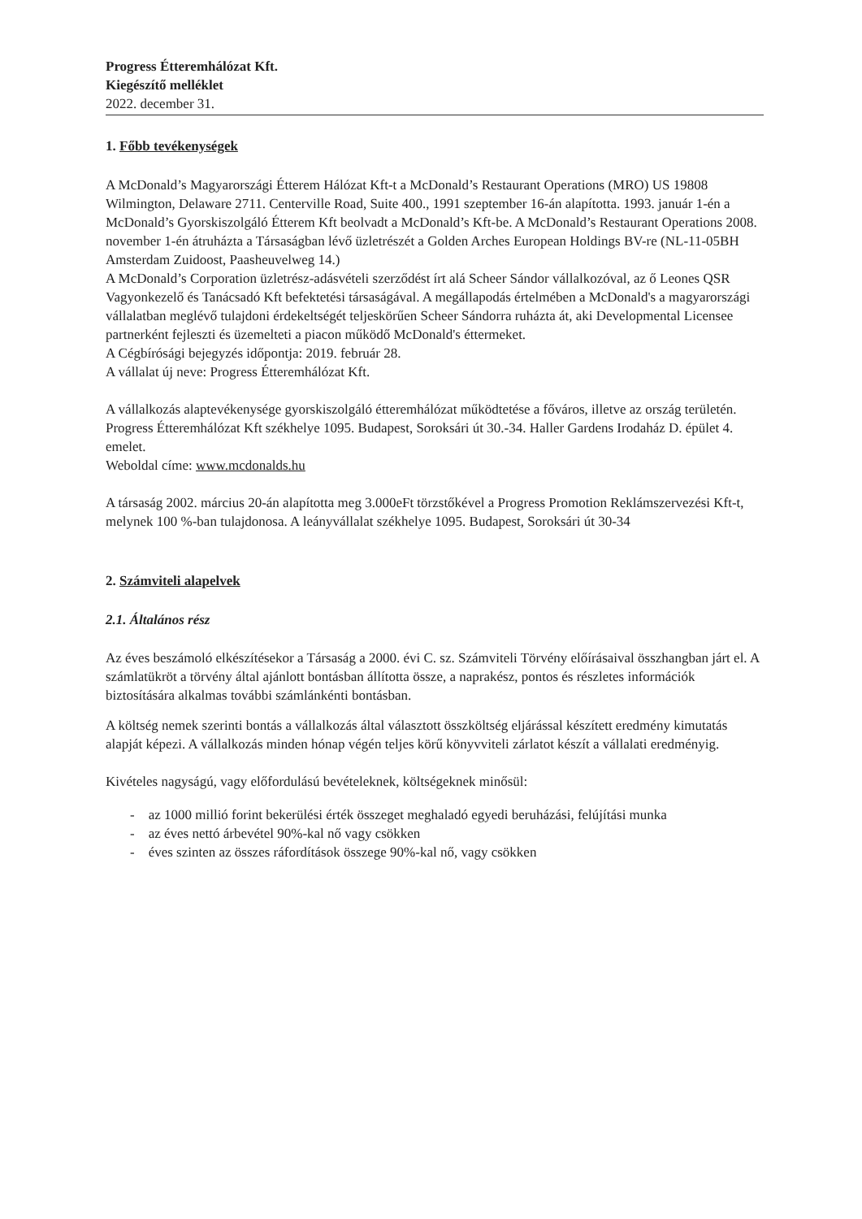Progress Étteremhálózat Kft.
Kiegészítő melléklet
2022. december 31.
1. Főbb tevékenységek
A McDonald’s Magyarországi Étterem Hálózat Kft-t a McDonald’s Restaurant Operations (MRO) US 19808 Wilmington, Delaware 2711. Centerville Road, Suite 400., 1991 szeptember 16-án alapította. 1993. január 1-én a McDonald’s Gyorskiszolgáló Étterem Kft beolvadt a McDonald’s Kft-be. A McDonald’s Restaurant Operations 2008. november 1-én átruházta a Társaságban lévő üzletrészét a Golden Arches European Holdings BV-re (NL-11-05BH Amsterdam Zuidoost, Paasheuvelweg 14.)
A McDonald’s Corporation üzletrész-adásvételi szerződést írt alá Scheer Sándor vállalkozóval, az ő Leones QSR Vagyonkezelő és Tanácsadó Kft befektetési társaságával. A megállapodás értelmében a McDonald's a magyarországi vállalatban meglévő tulajdoni érdekeltségét teljeskörűen Scheer Sándorra ruházta át, aki Developmental Licensee partnerként fejleszti és üzemelteti a piacon működő McDonald's éttermeket.
A Cégbírósági bejegyzés időpontja: 2019. február 28.
A vállalat új neve: Progress Étteremhálózat Kft.
A vállalkozás alaptevékenysége gyorskiszolgáló étteremhálózat működtetése a főváros, illetve az ország területén.
Progress Étteremhálózat Kft székhelye 1095. Budapest, Soroksári út 30.-34. Haller Gardens Irodaház D. épület 4. emelet.
Weboldal címe: www.mcdonalds.hu
A társaság 2002. március 20-án alapította meg 3.000eFt törzstőkével a Progress Promotion Reklámszervezési Kft-t, melynek 100 %-ban tulajdonosa. A leányvállalat székhelye 1095. Budapest, Soroksári út 30-34
2. Számviteli alapelvek
2.1. Általános rész
Az éves beszámoló elkészítésekor a Társaság a 2000. évi C. sz. Számviteli Törvény előírásaival összhangban járt el. A számlatükröt a törvény által ajánlott bontásban állította össze, a naprakész, pontos és részletes információk biztosítására alkalmas további számlánkénti bontásban.
A költség nemek szerinti bontás a vállalkozás által választott összköltség eljárással készített eredmény kimutatás alapját képezi. A vállalkozás minden hónap végén teljes körű könyvviteli zárlatot készít a vállalati eredményig.
Kivételes nagyságú, vagy előfordulású bevételeknek, költségeknek minősül:
- az 1000 millió forint bekerülési érték összeget meghaladó egyedi beruházási, felújítási munka
- az éves nettó árbevétel 90%-kal nő vagy csökken
- éves szinten az összes ráfordítások összege 90%-kal nő, vagy csökken